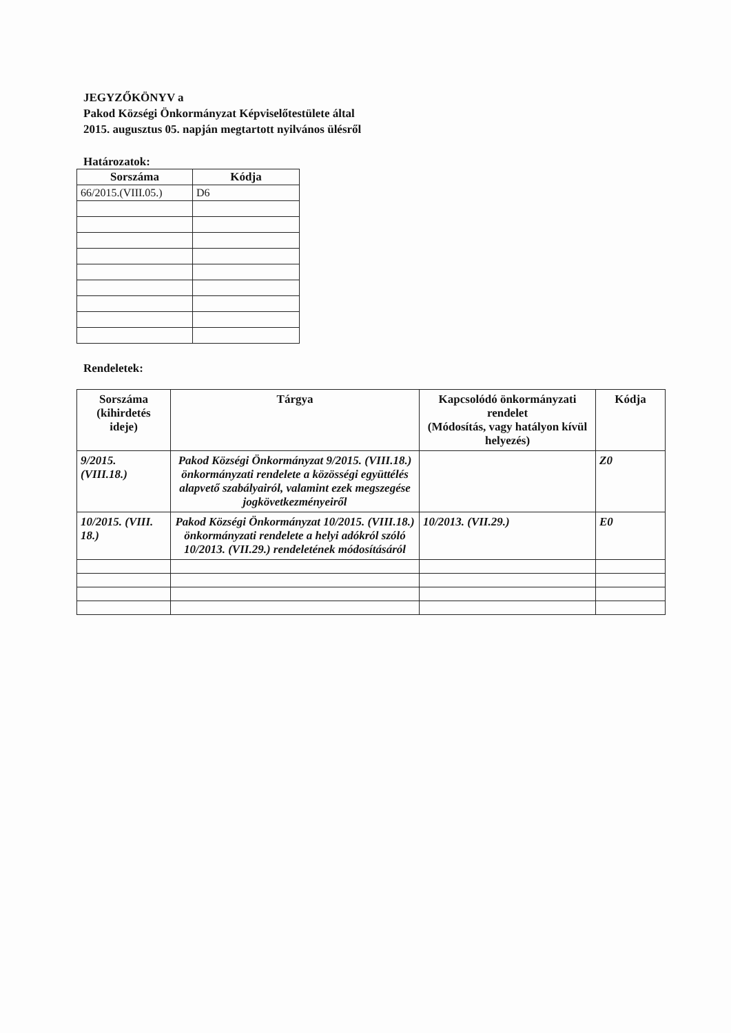JEGYZŐKÖNYV a
Pakod Községi Önkormányzat Képviselőtestülete által
2015. augusztus 05. napján megtartott nyilvános ülésről
Határozatok:
| Sorszáma | Kódja |
| --- | --- |
| 66/2015.(VIII.05.) | D6 |
Rendeletek:
| Sorszáma (kihirdetés ideje) | Tárgya | Kapcsolódó önkormányzati rendelet (Módosítás, vagy hatályon kívül helyezés) | Kódja |
| --- | --- | --- | --- |
| 9/2015. (VIII.18.) | Pakod Községi Önkormányzat 9/2015. (VIII.18.) önkormányzati rendelete a közösségi együttélés alapvető szabályairól, valamint ezek megszegése jogkövetkezményeiről | | Z0 |
| 10/2015. (VIII. 18.) | Pakod Községi Önkormányzat 10/2015. (VIII.18.) önkormányzati rendelete a helyi adókról szóló 10/2013. (VII.29.) rendeletének módosításáról | 10/2013. (VII.29.) | E0 |